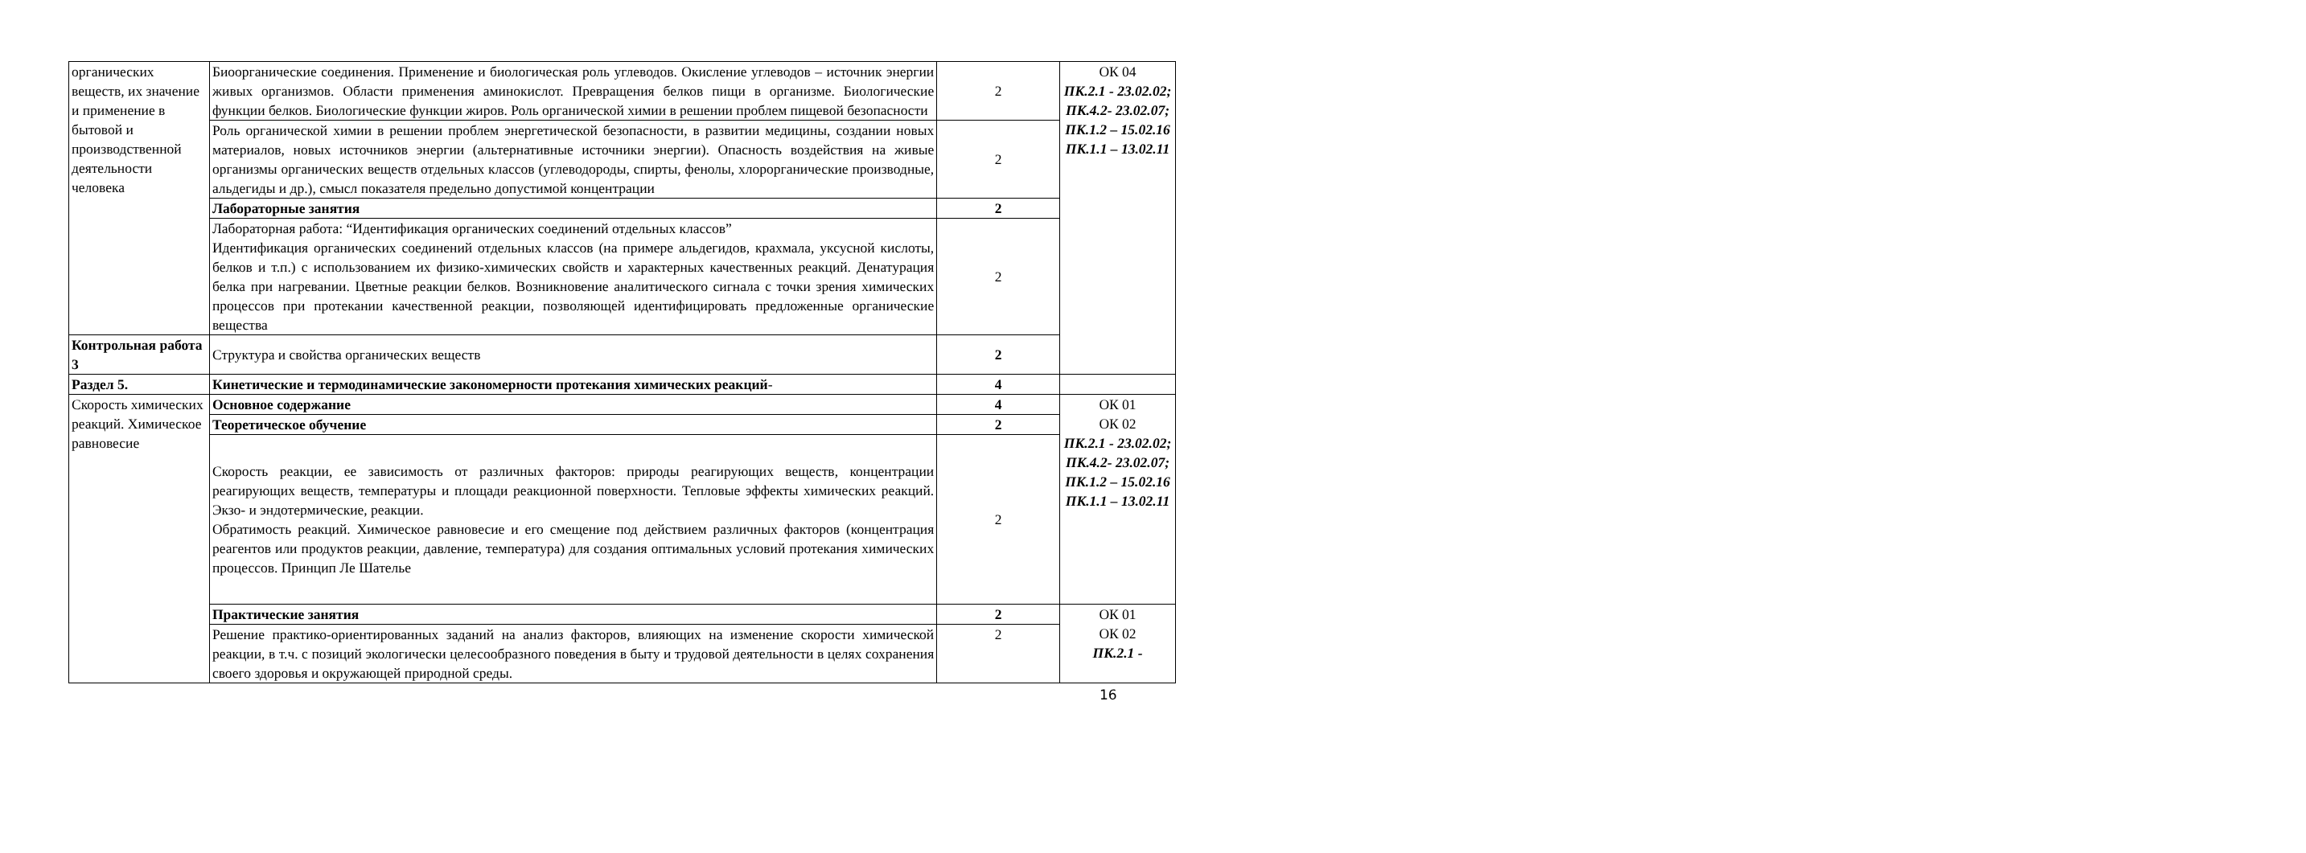| органических веществ, их значение и применение в бытовой и производственной деятельности человека | Биоорганические соединения. Применение и биологическая роль углеводов. Окисление углеводов – источник энергии живых организмов. Области применения аминокислот. Превращения белков пищи в организме. Биологические функции белков. Биологические функции жиров. Роль органической химии в решении проблем пищевой безопасности | 2 | ОК 04 ПК.2.1 - 23.02.02; ПК.4.2- 23.02.07; ПК.1.2 – 15.02.16 ПК.1.1 – 13.02.11 |
| | Роль органической химии в решении проблем энергетической безопасности, в развитии медицины, создании новых материалов, новых источников энергии (альтернативные источники энергии). Опасность воздействия на живые организмы органических веществ отдельных классов (углеводороды, спирты, фенолы, хлорорганические производные, альдегиды и др.), смысл показателя предельно допустимой концентрации | 2 | |
| | Лабораторные занятия | 2 | |
| | Лабораторная работа: “Идентификация органических соединений отдельных классов” Идентификация органических соединений отдельных классов (на примере альдегидов, крахмала, уксусной кислоты, белков и т.п.) с использованием их физико-химических свойств и характерных качественных реакций. Денатурация белка при нагревании. Цветные реакции белков. Возникновение аналитического сигнала с точки зрения химических процессов при протекании качественной реакции, позволяющей идентифицировать предложенные органические вещества | 2 | |
| Контрольная работа 3 | Структура и свойства органических веществ | 2 | |
| Раздел 5. | Кинетические и термодинамические закономерности протекания химических реакций - | 4 | |
| Скорость химических реакций. Химическое равновесие | Основное содержание | 4 | ОК 01 ОК 02 ПК.2.1 - 23.02.02; ПК.4.2- 23.02.07; ПК.1.2 – 15.02.16 ПК.1.1 – 13.02.11 |
| | Теоретическое обучение | 2 | |
| | Скорость реакции, ее зависимость от различных факторов: природы реагирующих веществ, концентрации реагирующих веществ, температуры и площади реакционной поверхности. Тепловые эффекты химических реакций. Экзо- и эндотермические, реакции. Обратимость реакций. Химическое равновесие и его смещение под действием различных факторов (концентрация реагентов или продуктов реакции, давление, температура) для создания оптимальных условий протекания химических процессов. Принцип Ле Шателье | 2 | |
| | Практические занятия | 2 | ОК 01 ОК 02 ПК.2.1 - |
| | Решение практико-ориентированных заданий на анализ факторов, влияющих на изменение скорости химической реакции, в т.ч. с позиций экологически целесообразного поведения в быту и трудовой деятельности в целях сохранения своего здоровья и окружающей природной среды. | 2 | |
16